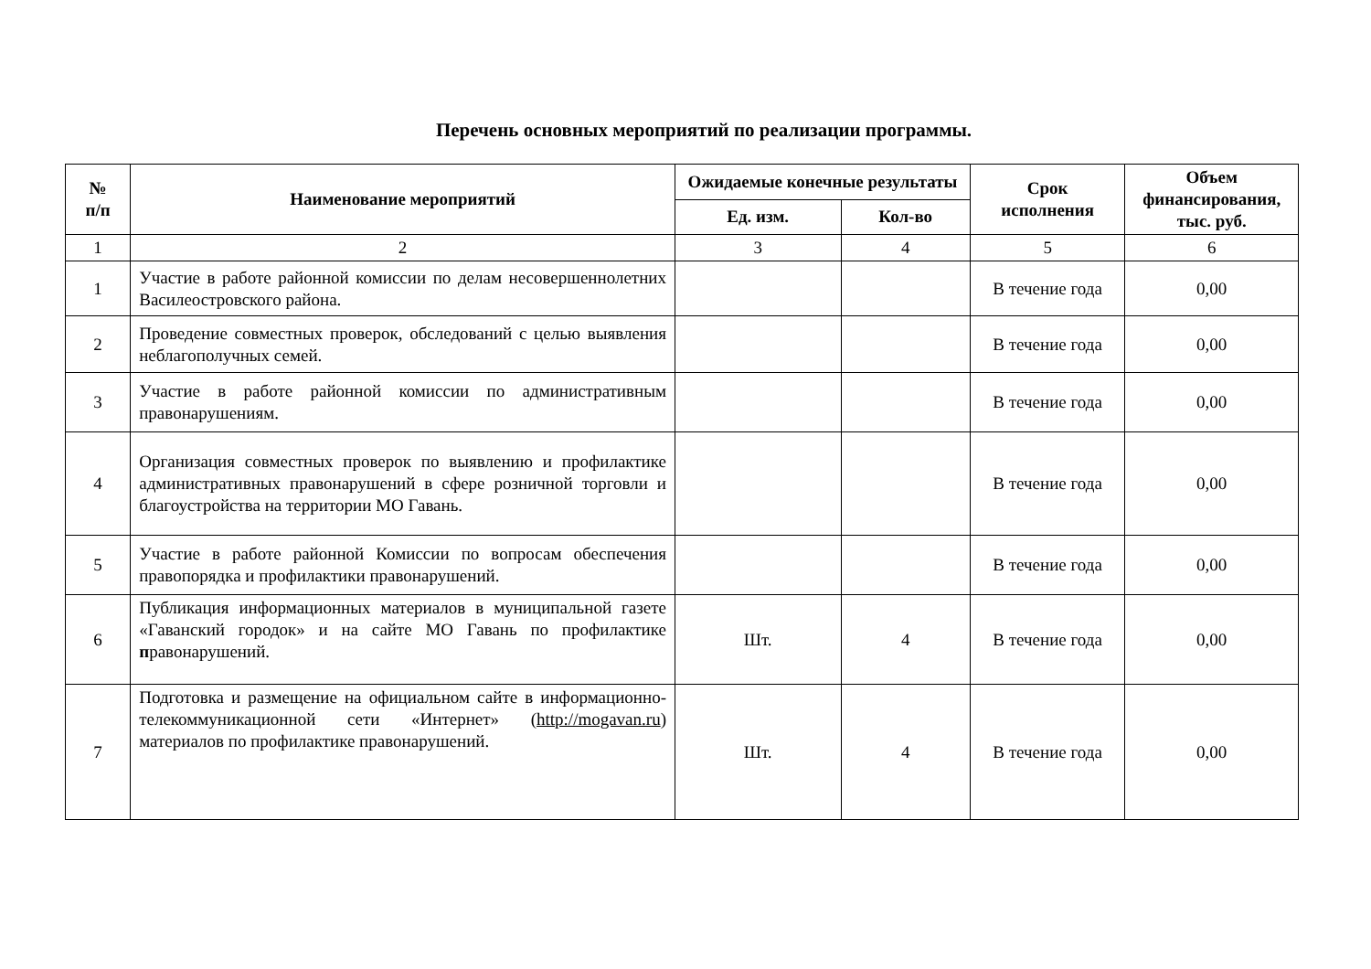Перечень основных мероприятий по реализации программы.
| № п/п | Наименование мероприятий | Ожидаемые конечные результаты | | Срок исполнения | Объем финансирования, тыс. руб. |
| --- | --- | --- | --- | --- | --- |
| | | Ед. изм. | Кол-во | | |
| 1 | 2 | 3 | 4 | 5 | 6 |
| 1 | Участие в работе районной комиссии по делам несовершеннолетних Василеостровского района. | | | В течение года | 0,00 |
| 2 | Проведение совместных проверок, обследований с целью выявления неблагополучных семей. | | | В течение года | 0,00 |
| 3 | Участие в работе районной комиссии по административным правонарушениям. | | | В течение года | 0,00 |
| 4 | Организация совместных проверок по выявлению и профилактике административных правонарушений в сфере розничной торговли и благоустройства на территории МО Гавань. | | | В течение года | 0,00 |
| 5 | Участие в работе районной Комиссии по вопросам обеспечения правопорядка и профилактики правонарушений. | | | В течение года | 0,00 |
| 6 | Публикация информационных материалов в муниципальной газете «Гаванский городок» и на сайте МО Гавань по профилактике п равонарушений. | Шт. | 4 | В течение года | 0,00 |
| 7 | Подготовка и размещение на официальном сайте в информационно-телекоммуникационной сети «Интернет» ( http://mogavan.ru ) материалов по профилактике правонарушений. | Шт. | 4 | В течение года | 0,00 |